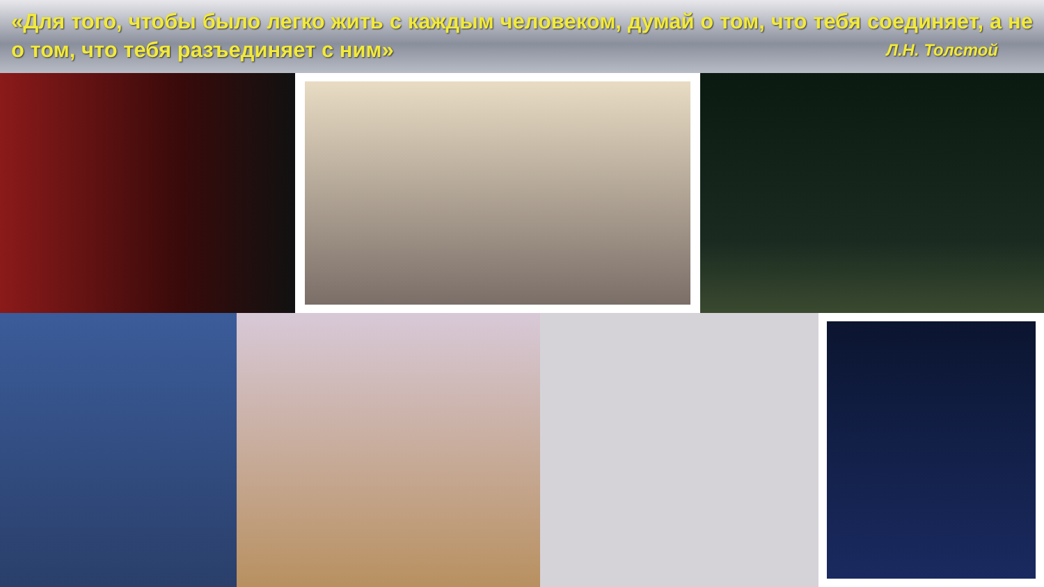«Для того, чтобы было легко жить с каждым человеком, думай о том, что тебя соединяет, а не о том, что тебя разъединяет с ним» Л.Н. Толстой